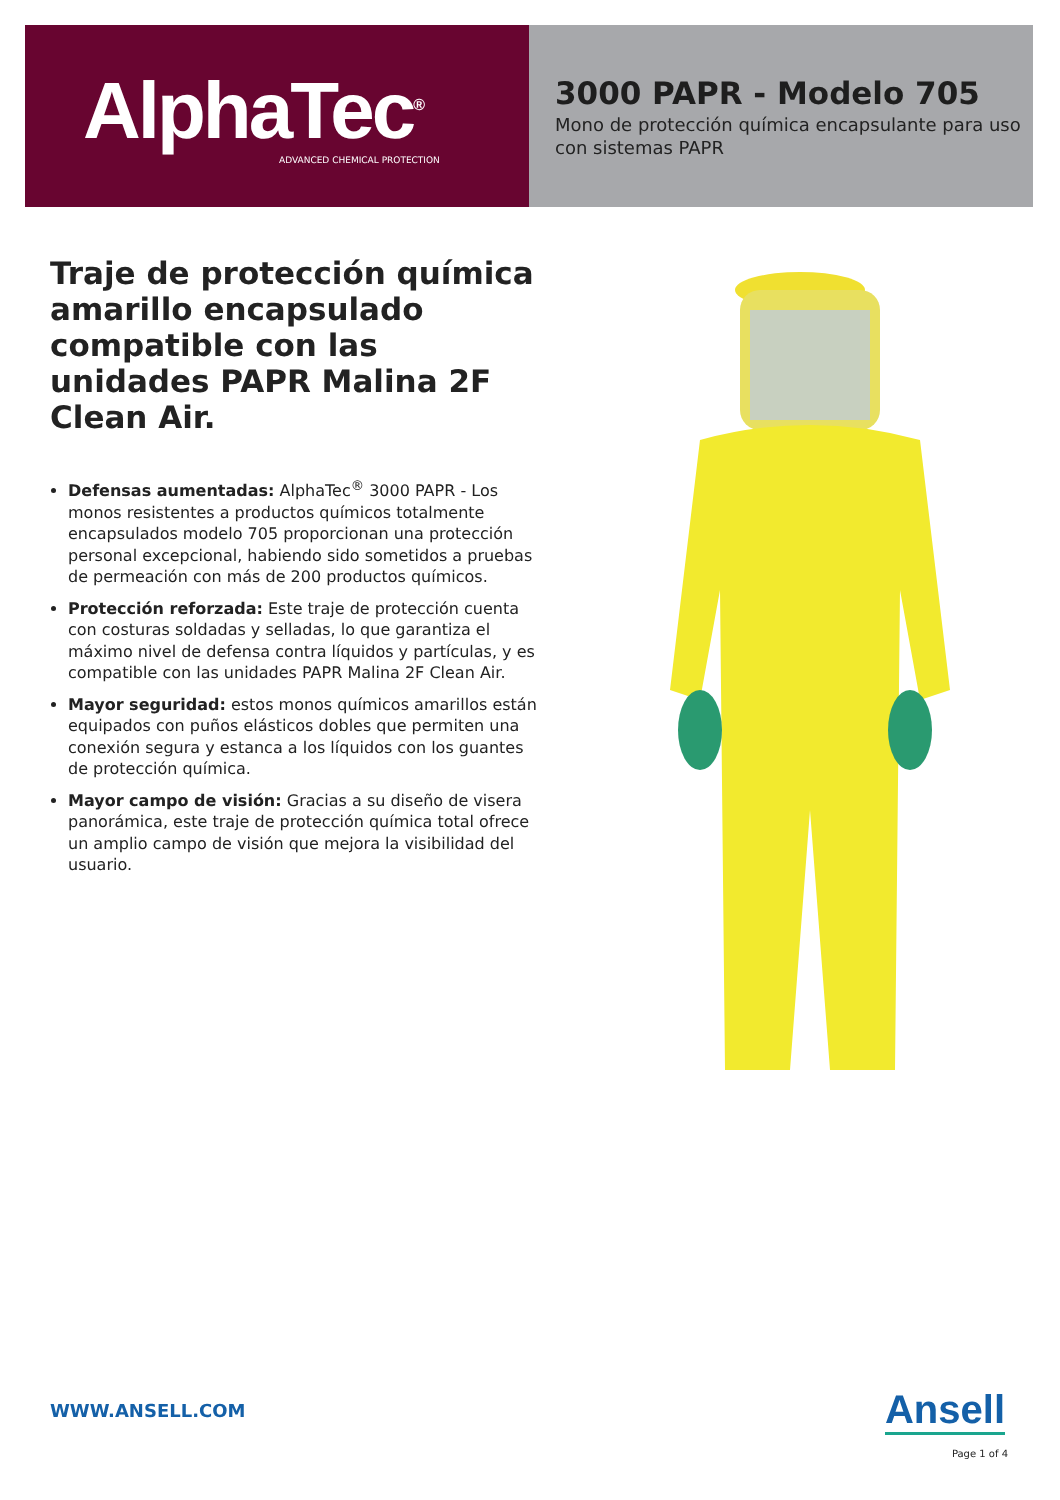AlphaTec<sup>®</sup>
ADVANCED CHEMICAL PROTECTION
3000 PAPR - Modelo 705
Mono de protección química encapsulante para uso con sistemas PAPR
Traje de protección química amarillo encapsulado compatible con las unidades PAPR Malina 2F Clean Air.
Defensas aumentadas: AlphaTec<sup>®</sup> 3000 PAPR - Los monos resistentes a productos químicos totalmente encapsulados modelo 705 proporcionan una protección personal excepcional, habiendo sido sometidos a pruebas de permeación con más de 200 productos químicos.
Protección reforzada: Este traje de protección cuenta con costuras soldadas y selladas, lo que garantiza el máximo nivel de defensa contra líquidos y partículas, y es compatible con las unidades PAPR Malina 2F Clean Air.
Mayor seguridad: estos monos químicos amarillos están equipados con puños elásticos dobles que permiten una conexión segura y estanca a los líquidos con los guantes de protección química.
Mayor campo de visión: Gracias a su diseño de visera panorámica, este traje de protección química total ofrece un amplio campo de visión que mejora la visibilidad del usuario.
WWW.ANSELL.COM Ansell
Page 1 of 4